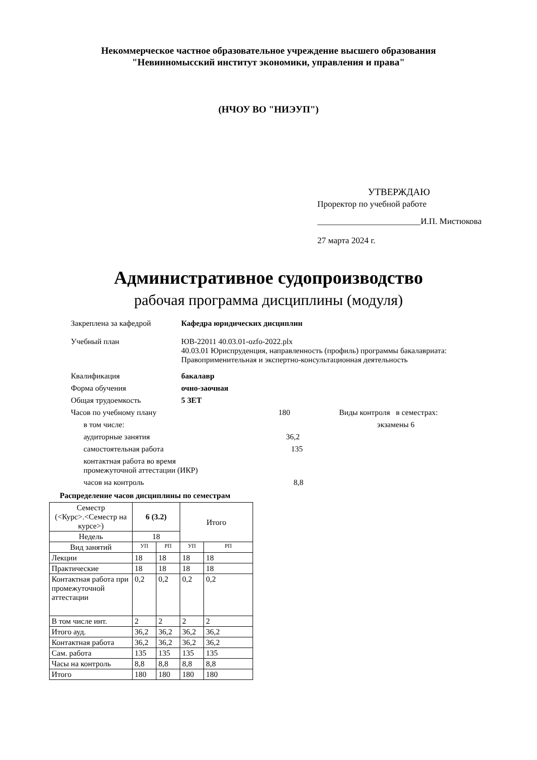Некоммерческое частное образовательное учреждение высшего образования
"Невинномысский институт экономики, управления и права"
(НЧОУ ВО "НИЭУП")
УТВЕРЖДАЮ
Проректор по учебной работе
________________________И.П. Мистюкова
27 марта 2024 г.
Административное судопроизводство
рабочая программа дисциплины (модуля)
Закреплена за кафедрой Кафедра юридических дисциплин
Учебный план ЮВ-22011 40.03.01-ozfo-2022.plx
40.03.01 Юриспруденция, направленность (профиль) программы бакалавриата: Правоприменительная и экспертно-консультационная деятельность
Квалификация бакалавр
Форма обучения очно-заочная
Общая трудоемкость 5 ЗЕТ
Часов по учебному плану 180 Виды контроля в семестрах:
в том числе: экзамены 6
аудиторные занятия 36,2
самостоятельная работа 135
контактная работа во время
промежуточной аттестации (ИКР)
часов на контроль 8,8
Распределение часов дисциплины по семестрам
| Семестр (<Курс>.<Семестр на курсе>) | 6 (3.2) | | Итого | |
| Недель | 18 | | | |
| Вид занятий | УП | РП | УП | РП |
| Лекции | 18 | 18 | 18 | 18 |
| Практические | 18 | 18 | 18 | 18 |
| Контактная работа при промежуточной аттестации | 0,2 | 0,2 | 0,2 | 0,2 |
| В том числе инт. | 2 | 2 | 2 | 2 |
| Итого ауд. | 36,2 | 36,2 | 36,2 | 36,2 |
| Контактная работа | 36,2 | 36,2 | 36,2 | 36,2 |
| Сам. работа | 135 | 135 | 135 | 135 |
| Часы на контроль | 8,8 | 8,8 | 8,8 | 8,8 |
| Итого | 180 | 180 | 180 | 180 |